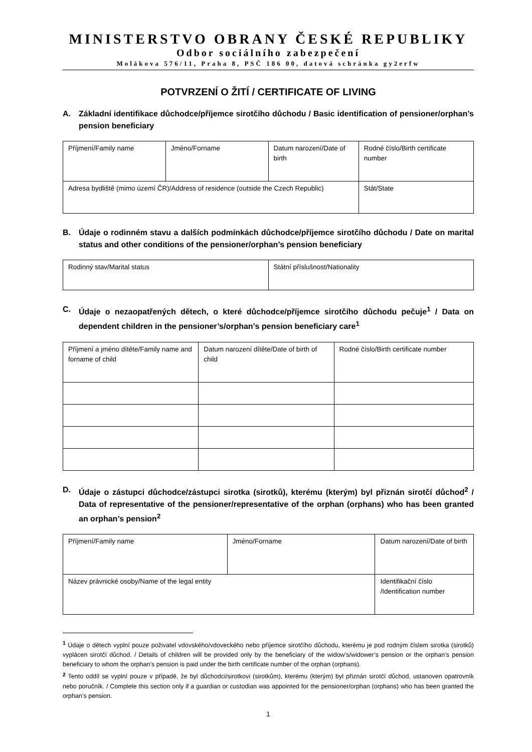MINISTERSTVO OBRANY ČESKÉ REPUBLIKY
Odbor sociálního zabezpečení
Molákova 576/11, Praha 8, PSČ 186 00, datová schránka gy2erfw
POTVRZENÍ O ŽITÍ / CERTIFICATE OF LIVING
A. Základní identifikace důchodce/příjemce sirotčího důchodu / Basic identification of pensioner/orphan’s pension beneficiary
| Příjmení/Family name | Jméno/Forname | Datum narození/Date of birth | Rodné číslo/Birth certificate number |
| Adresa bydliště (mimo území ČR)/Address of residence (outside the Czech Republic) | | | Stát/State |
B. Údaje o rodinném stavu a dalších podmínkách důchodce/příjemce sirotčího důchodu / Date on marital status and other conditions of the pensioner/orphan’s pension beneficiary
| Rodinný stav/Marital status | Státní příslušnost/Nationality |
C. Údaje o nezaopatřených dětech, o které důchodce/příjemce sirotčího důchodu pečuje<sup>1</sup> / Data on dependent children in the pensioner’s/orphan’s pension beneficiary care<sup>1</sup>
| Příjmení a jméno dítěte/Family name and forname of child | Datum narození dítěte/Date of birth of child | Rodné číslo/Birth certificate number |
D. Údaje o zástupci důchodce/zástupci sirotka (sirotků), kterému (kterým) byl přiznán sirotčí důchod<sup>2</sup> / Data of representative of the pensioner/representative of the orphan (orphans) who has been granted an orphan’s pension<sup>2</sup>
| Příjmení/Family name | Jméno/Forname | Datum narození/Date of birth |
| Název právnické osoby/Name of the legal entity | | Identifikační číslo /Identification number |
<sup>1</sup> Údaje o dětech vyplní pouze poživatel vdovského/vdoveckého nebo příjemce sirotčího důchodu, kterému je pod rodným číslem sirotka (sirotků) vyplácen sirotčí důchod. / Details of children will be provided only by the beneficiary of the widow’s/widower’s pension or the orphan’s pension beneficiary to whom the orphan’s pension is paid under the birth certificate number of the orphan (orphans).
<sup>2</sup> Tento oddíl se vyplní pouze v případě, že byl důchodci/sirotkovi (sirotkům), kterému (kterým) byl přiznán sirotčí důchod, ustanoven opatrovník nebo poručník. / Complete this section only if a guardian or custodian was appointed for the pensioner/orphan (orphans) who has been granted the orphan’s pension.
1